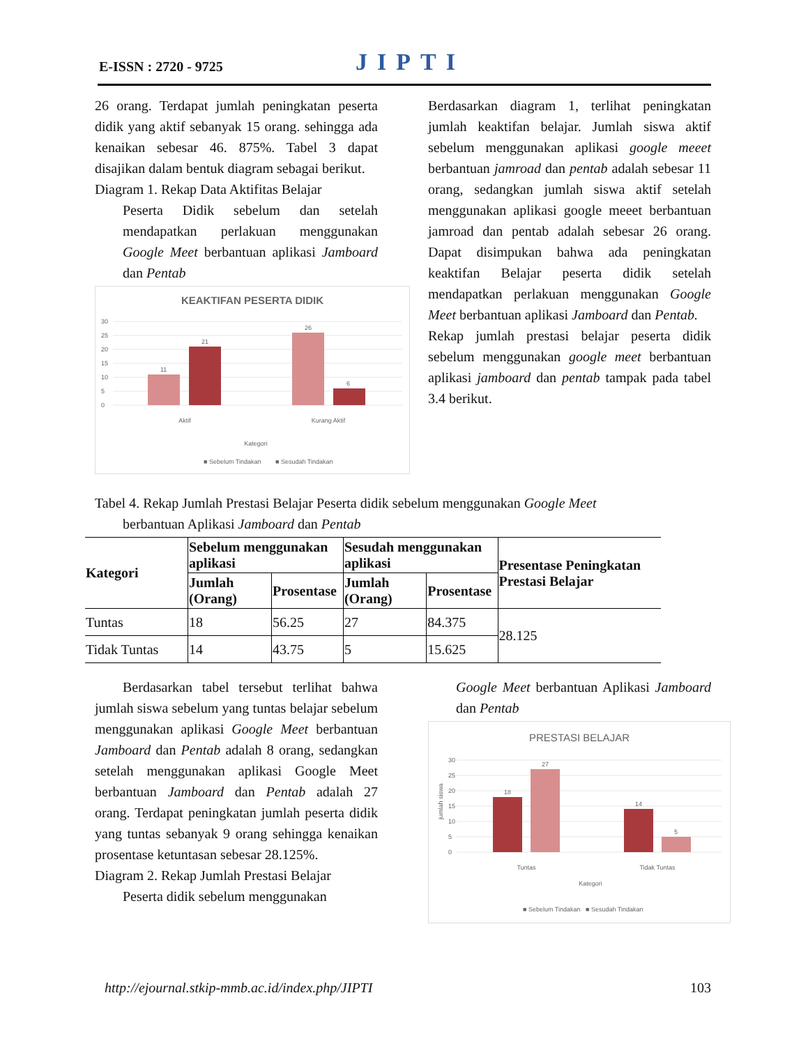E-ISSN : 2720 - 9725 JIPTI
26 orang. Terdapat jumlah peningkatan peserta didik yang aktif sebanyak 15 orang. sehingga ada kenaikan sebesar 46. 875%. Tabel 3 dapat disajikan dalam bentuk diagram sebagai berikut.
Diagram 1. Rekap Data Aktifitas Belajar
Peserta Didik sebelum dan setelah mendapatkan perlakuan menggunakan Google Meet berbantuan aplikasi Jamboard dan Pentab
KEAKTIFAN PESERTA DIDIK
30
25
20
15
10
5
0
11
21
26
6
Aktif
Kurang Aktif
Kategori
■ Sebelum Tindakan
■ Sesudah Tindakan
Berdasarkan diagram 1, terlihat peningkatan jumlah keaktifan belajar. Jumlah siswa aktif sebelum menggunakan aplikasi google meeet berbantuan jamroad dan pentab adalah sebesar 11 orang, sedangkan jumlah siswa aktif setelah menggunakan aplikasi google meeet berbantuan jamroad dan pentab adalah sebesar 26 orang. Dapat disimpukan bahwa ada peningkatan keaktifan Belajar peserta didik setelah mendapatkan perlakuan menggunakan Google Meet berbantuan aplikasi Jamboard dan Pentab.
Rekap jumlah prestasi belajar peserta didik sebelum menggunakan google meet berbantuan aplikasi jamboard dan pentab tampak pada tabel 3.4 berikut.
Tabel 4. Rekap Jumlah Prestasi Belajar Peserta didik sebelum menggunakan Google Meet
berbantuan Aplikasi Jamboard dan Pentab
| Kategori | Sebelum menggunakan aplikasi | | Sesudah menggunakan aplikasi | | Presentase Peningkatan Prestasi Belajar |
| --- | --- | --- | --- | --- | --- |
| | Jumlah (Orang) | Prosentase | Jumlah (Orang) | Prosentase | |
| Tuntas | 18 | 56.25 | 27 | 84.375 | 28.125 |
| Tidak Tuntas | 14 | 43.75 | 5 | 15.625 | |
Berdasarkan tabel tersebut terlihat bahwa jumlah siswa sebelum yang tuntas belajar sebelum menggunakan aplikasi Google Meet berbantuan Jamboard dan Pentab adalah 8 orang, sedangkan setelah menggunakan aplikasi Google Meet berbantuan Jamboard dan Pentab adalah 27 orang. Terdapat peningkatan jumlah peserta didik yang tuntas sebanyak 9 orang sehingga kenaikan prosentase ketuntasan sebesar 28.125%.
Diagram 2. Rekap Jumlah Prestasi Belajar
Peserta didik sebelum menggunakan
Google Meet berbantuan Aplikasi Jamboard dan Pentab
PRESTASI BELAJAR
30
25
20
15
10
5
0
jumlah siswa
18
27
14
5
Tuntas
Tidak Tuntas
Kategori
■ Sebelum Tindakan
■ Sesudah Tindakan
http://ejournal.stkip-mmb.ac.id/index.php/JIPTI 103